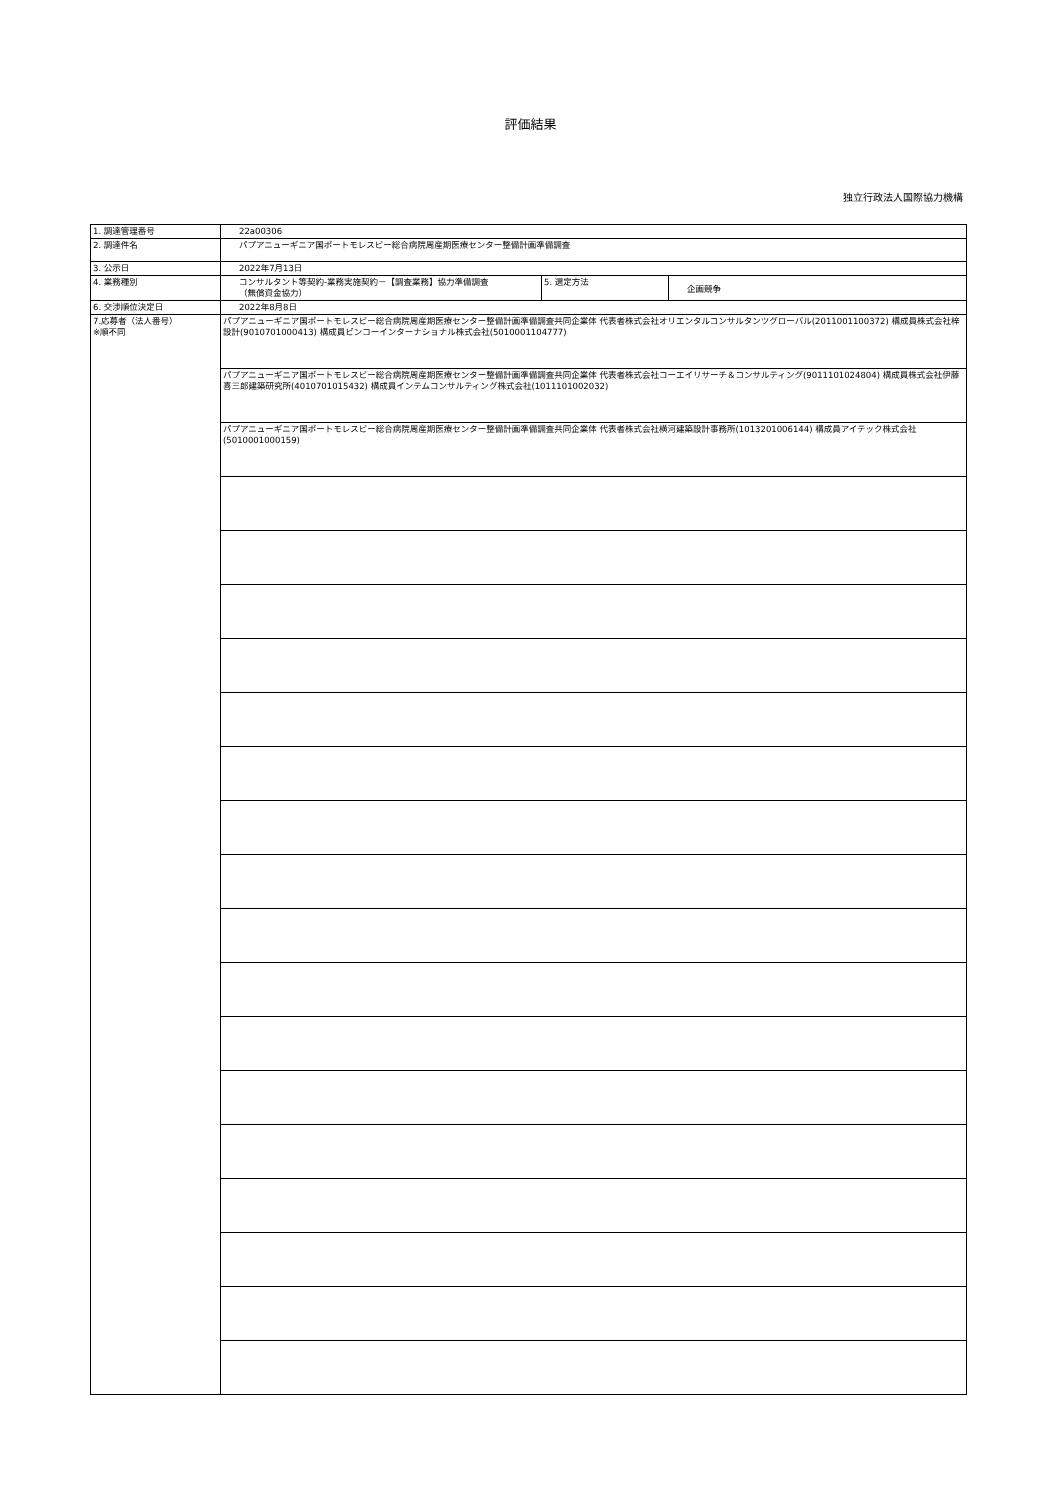評価結果
独立行政法人国際協力機構
| 1. 調達管理番号 | 22a00306 | | |
| 2. 調達件名 | パプアニューギニア国ポートモレスビー総合病院周産期医療センター整備計画準備調査 | | |
| 3. 公示日 | 2022年7月13日 | | |
| 4. 業務種別 | コンサルタント等契約-業務実施契約－【調査業務】協力準備調査 （無償資金協力） | 5. 選定方法 | 企画競争 |
| 6. 交渉順位決定日 | 2022年8月8日 | | |
| 7.応募者（法人番号） ※順不同 | パプアニューギニア国ポートモレスビー総合病院周産期医療センター整備計画準備調査共同企業体 代表者株式会社オリエンタルコンサルタンツグローバル(2011001100372) 構成員株式会社梓設計(9010701000413) 構成員ピンコーインターナショナル株式会社(5010001104777) | | |
| | パプアニューギニア国ポートモレスビー総合病院周産期医療センター整備計画準備調査共同企業体 代表者株式会社コーエイリサーチ＆コンサルティング(9011101024804) 構成員株式会社伊藤喜三郎建築研究所(4010701015432) 構成員インテムコンサルティング株式会社(1011101002032) | | |
| | パプアニューギニア国ポートモレスビー総合病院周産期医療センター整備計画準備調査共同企業体 代表者株式会社横河建築設計事務所(1013201006144) 構成員アイテック株式会社(5010001000159) | | |